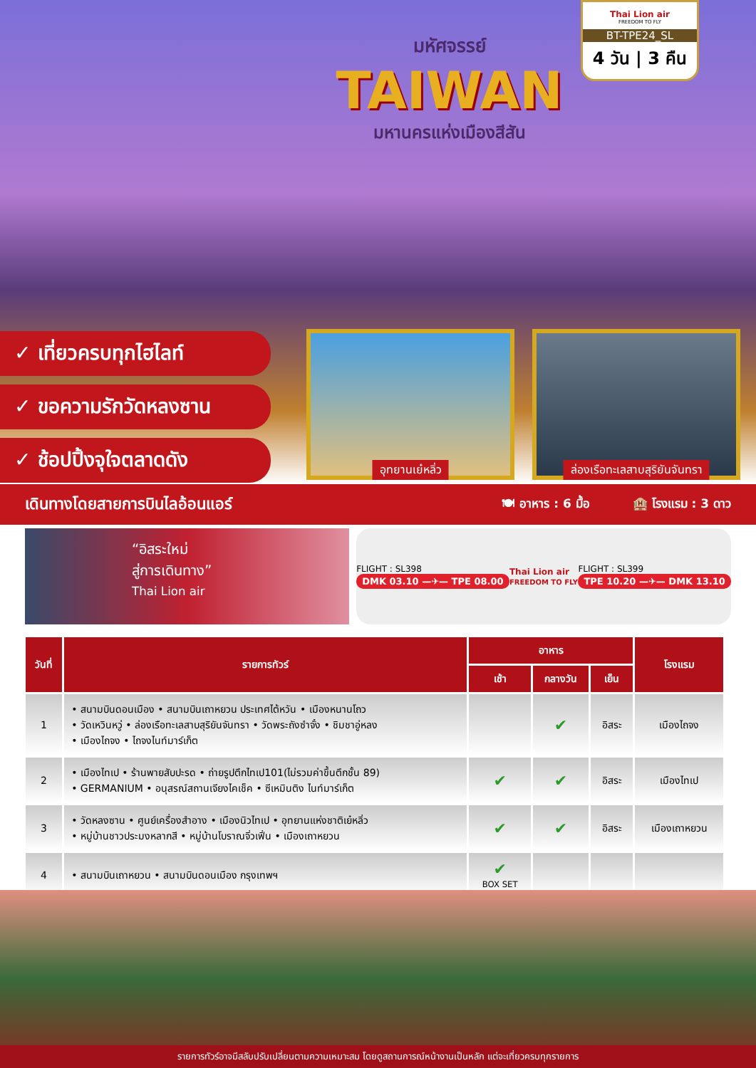มหัศจรรย์
TAIWAN
มหานครแห่งเมืองสีสัน
Thai Lion air
FREEDOM TO FLY
BT-TPE24_SL
4 วัน | 3 คืน
✓ เที่ยวครบทุกไฮไลท์
✓ ขอความรักวัดหลงซาน
✓ ช้อปปิ้งจุใจตลาดดัง
อุทยานเย๋หลิ่ว
ล่องเรือทะเลสาบสุริยันจันทรา
เดินทางโดยสายการบินไลอ้อนแอร์ 🍽 อาหาร : 6 มื้อ 🏨 โรงแรม : 3 ดาว
“อิสระใหม่
สู่การเดินทาง”
Thai Lion air
FLIGHT : SL398
DMK 03.10 —✈— TPE 08.00
Thai Lion air
FREEDOM TO FLY
FLIGHT : SL399
TPE 10.20 —✈— DMK 13.10
| วันที่ | รายการทัวร์ | อาหาร | | | โรงแรม |
| --- | --- | --- | --- | --- | --- |
| | | เช้า | กลางวัน | เย็น | |
| 1 | • สนามบินดอนเมือง • สนามบินเถาหยวน ประเทศไต้หวัน • เมืองหนานโถว • วัดเหวินหวู่ • ล่องเรือทะเลสาบสุริยันจันทรา • วัดพระถังซำจั๋ง • ชิมชาอู่หลง • เมืองไถจง • ไถจงไนท์มาร์เก็ต | | ✔ | อิสระ | เมืองไถจง |
| 2 | • เมืองไทเป • ร้านพายสับปะรด • ถ่ายรูปตึกไทเป101(ไม่รวมค่าขึ้นตึกชั้น 89) • GERMANIUM • อนุสรณ์สถานเจียงไคเช็ค • ซีเหมินติง ไนท์มาร์เก็ต | ✔ | ✔ | อิสระ | เมืองไทเป |
| 3 | • วัดหลงซาน • ศูนย์เครื่องสำอาง • เมืองนิวไทเป • อุทยานแห่งชาติเย๋หลิ่ว • หมู่บ้านชาวประมงหลากสี • หมู่บ้านโบราณจิ่วเฟิ่น • เมืองเถาหยวน | ✔ | ✔ | อิสระ | เมืองเถาหยวน |
| 4 | • สนามบินเถาหยวน • สนามบินดอนเมือง กรุงเทพฯ | ✔ BOX SET | | | |
รายการทัวร์อาจมีสลับปรับเปลี่ยนตามความเหมาะสม โดยดูสถานการณ์หน้างานเป็นหลัก แต่จะเที่ยวครบทุกรายการ